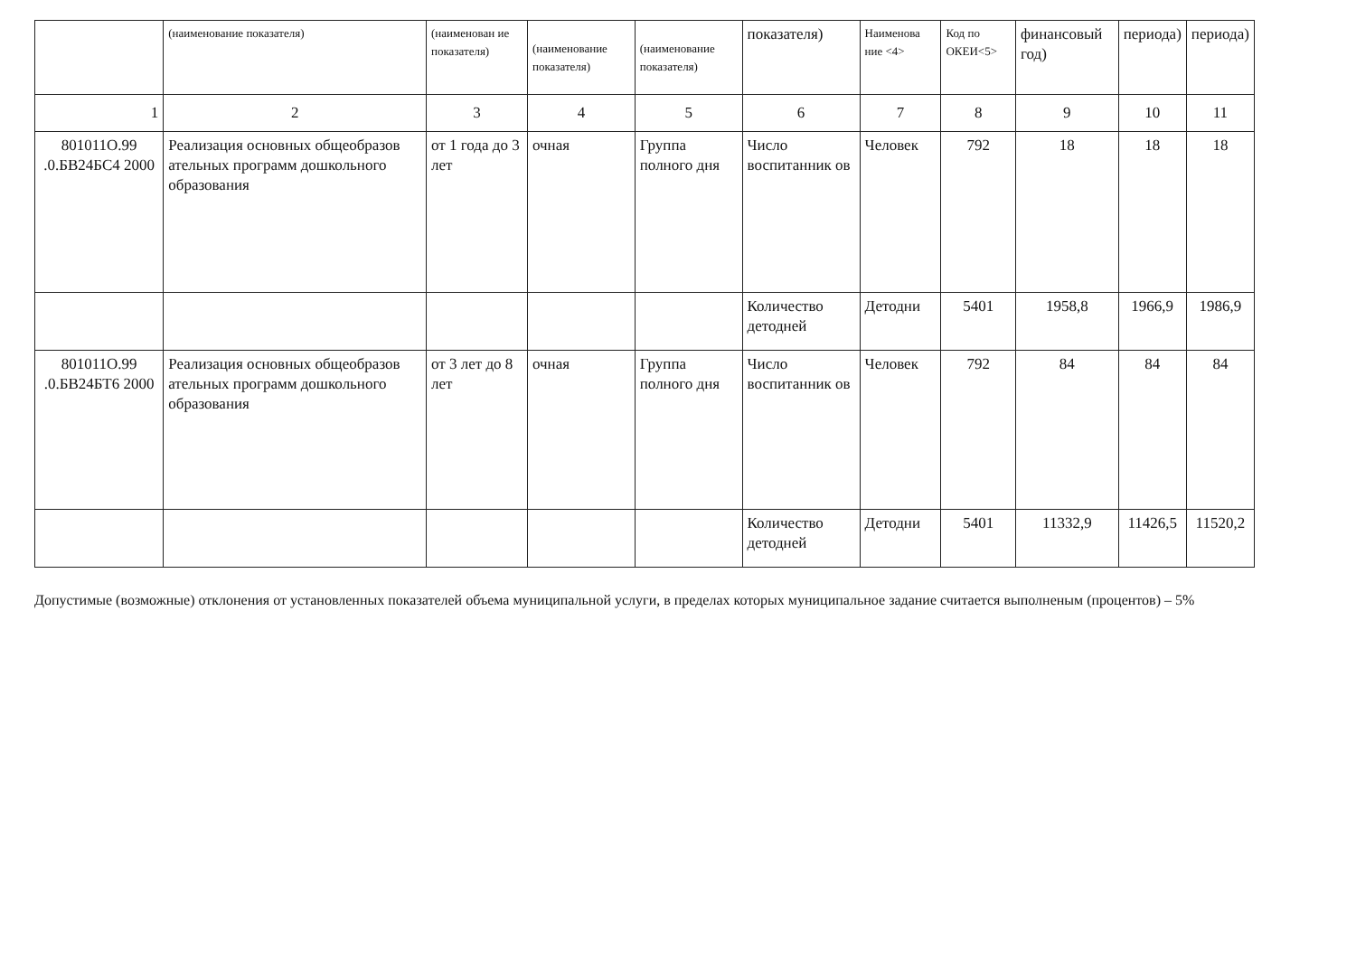| | (наименование показателя) | (наименован ие показателя) | (наименование показателя) | (наименование показателя) | показателя) | Наименова ние <4> | Код по ОКЕИ<5> | финансовый год) | периода) | периода) |
| --- | --- | --- | --- | --- | --- | --- | --- | --- | --- | --- |
| 1 | 2 | 3 | 4 | 5 | 6 | 7 | 8 | 9 | 10 | 11 |
| 801011О.99 .0.БВ24БС4 2000 | Реализация основных общеобразов ательных программ дошкольного образования | от 1 года до 3 лет | очная | Группа полного дня | Число воспитанник ов | Человек | 792 | 18 | 18 | 18 |
| | | | | | Количество детодней | Детодни | 5401 | 1958,8 | 1966,9 | 1986,9 |
| 801011О.99 .0.БВ24БТ6 2000 | Реализация основных общеобразов ательных программ дошкольного образования | от 3 лет до 8 лет | очная | Группа полного дня | Число воспитанник ов | Человек | 792 | 84 | 84 | 84 |
| | | | | | Количество детодней | Детодни | 5401 | 11332,9 | 11426,5 | 11520,2 |
Допустимые (возможные) отклонения от установленных показателей объема муниципальной услуги, в пределах которых муниципальное задание считается выполненым (процентов) – 5%